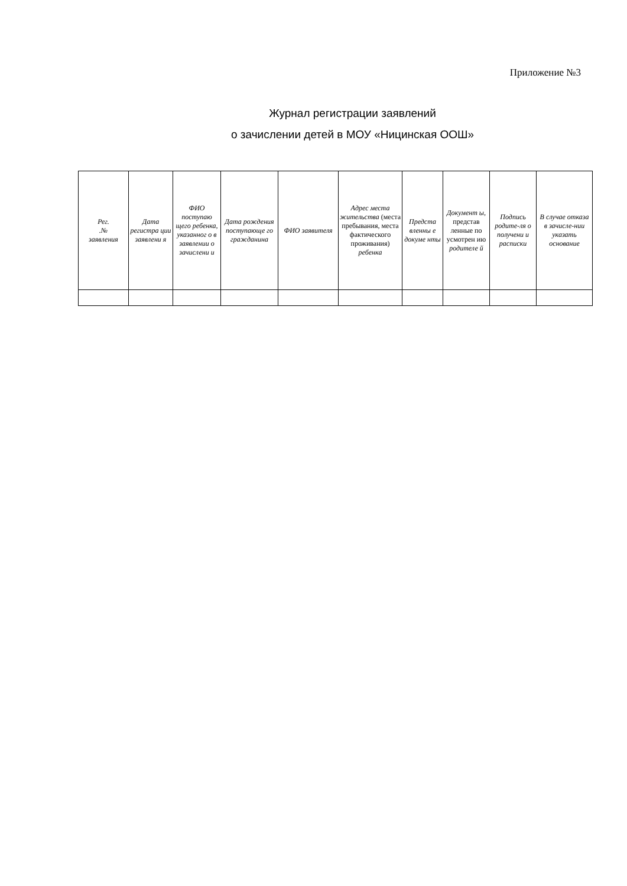Приложение №3
Журнал регистрации заявлений
о зачислении детей в МОУ «Ницинская ООШ»
| Рег. .№ заявления | Дата регистра ции заявлени я | ФИО поступаю щего ребенка, указанног о в заявлении о зачислени и | Дата рождения поступающе го гражданина | ФИО заявителя | Адрес места жительства (места пребывания, места фактического проживания) ребенка | Предста вленны е докуме нты | Документ ы, представ ленные по усмотрен ию родителе й | Подпись родите-ля о получени и расписки | В случае отказа в зачисле-нии указать основание |
| --- | --- | --- | --- | --- | --- | --- | --- | --- | --- |